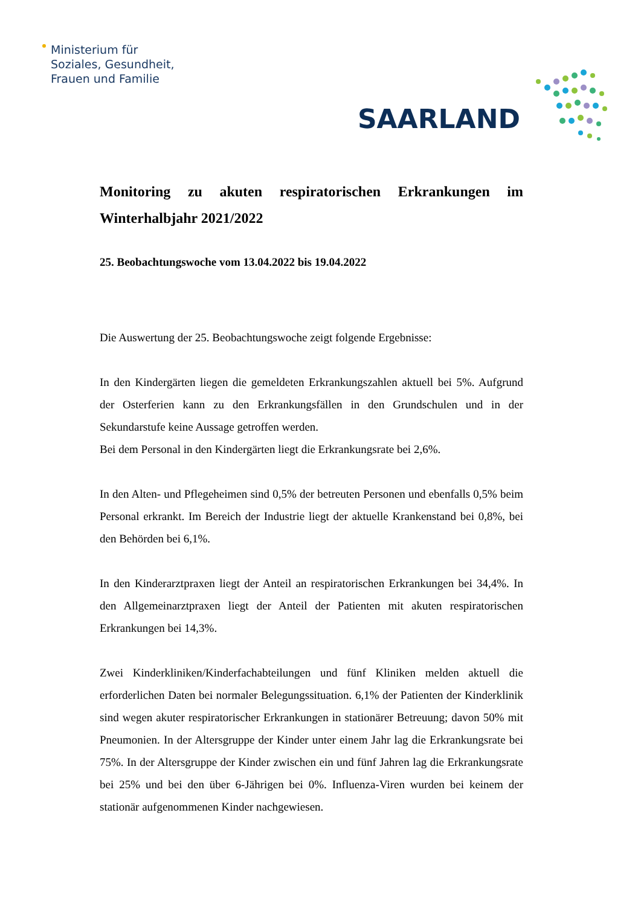Ministerium für
Soziales, Gesundheit,
Frauen und Familie
SAARLAND
Monitoring zu akuten respiratorischen Erkrankungen im Winterhalbjahr 2021/2022
25. Beobachtungswoche vom 13.04.2022 bis 19.04.2022
Die Auswertung der 25. Beobachtungswoche zeigt folgende Ergebnisse:
In den Kindergärten liegen die gemeldeten Erkrankungszahlen aktuell bei 5%. Aufgrund der Osterferien kann zu den Erkrankungsfällen in den Grundschulen und in der Sekundarstufe keine Aussage getroffen werden.
Bei dem Personal in den Kindergärten liegt die Erkrankungsrate bei 2,6%.
In den Alten- und Pflegeheimen sind 0,5% der betreuten Personen und ebenfalls 0,5% beim Personal erkrankt. Im Bereich der Industrie liegt der aktuelle Krankenstand bei 0,8%, bei den Behörden bei 6,1%.
In den Kinderarztpraxen liegt der Anteil an respiratorischen Erkrankungen bei 34,4%. In den Allgemeinarztpraxen liegt der Anteil der Patienten mit akuten respiratorischen Erkrankungen bei 14,3%.
Zwei Kinderkliniken/Kinderfachabteilungen und fünf Kliniken melden aktuell die erforderlichen Daten bei normaler Belegungssituation. 6,1% der Patienten der Kinderklinik sind wegen akuter respiratorischer Erkrankungen in stationärer Betreuung; davon 50% mit Pneumonien. In der Altersgruppe der Kinder unter einem Jahr lag die Erkrankungsrate bei 75%. In der Altersgruppe der Kinder zwischen ein und fünf Jahren lag die Erkrankungsrate bei 25% und bei den über 6-Jährigen bei 0%. Influenza-Viren wurden bei keinem der stationär aufgenommenen Kinder nachgewiesen.